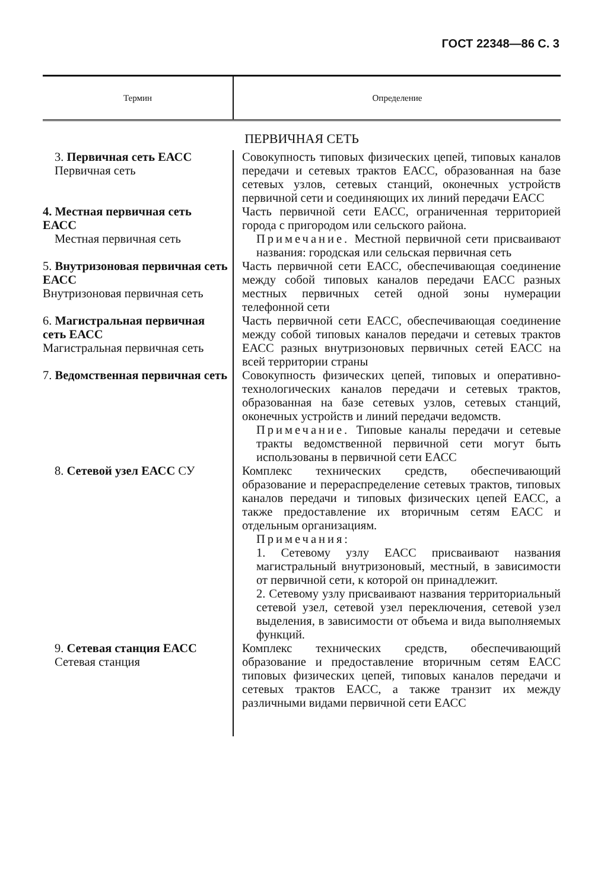ГОСТ 22348—86 С. 3
| Термин | Определение |
| --- | --- |
| ПЕРВИЧНАЯ СЕТЬ | |
| 3. Первичная сеть ЕАСС Первичная сеть | Совокупность типовых физических цепей, типовых каналов передачи и сетевых трактов ЕАСС, образованная на базе сетевых узлов, сетевых станций, оконечных устройств первичной сети и соединяющих их линий передачи ЕАСС |
| 4. Местная первичная сеть ЕАСС Местная первичная сеть | Часть первичной сети ЕАСС, ограниченная территорией города с пригородом или сельского района. Примечание. Местной первичной сети присваивают названия: городская или сельская первичная сеть |
| 5. Внутризоновая первичная сеть ЕАСС Внутризоновая первичная сеть | Часть первичной сети ЕАСС, обеспечивающая соединение между собой типовых каналов передачи ЕАСС разных местных первичных сетей одной зоны нумерации телефонной сети |
| 6. Магистральная первичная сеть ЕАСС Магистральная первичная сеть | Часть первичной сети ЕАСС, обеспечивающая соединение между собой типовых каналов передачи и сетевых трактов ЕАСС разных внутризоновых первичных сетей ЕАСС на всей территории страны |
| 7. Ведомственная первичная сеть | Совокупность физических цепей, типовых и оперативно-технологических каналов передачи и сетевых трактов, образованная на базе сетевых узлов, сетевых станций, оконечных устройств и линий передачи ведомств. Примечание. Типовые каналы передачи и сетевые тракты ведомственной первичной сети могут быть использованы в первичной сети ЕАСС |
| 8. Сетевой узел ЕАСС СУ | Комплекс технических средств, обеспечивающий образование и перераспределение сетевых трактов, типовых каналов передачи и типовых физических цепей ЕАСС, а также предоставление их вторичным сетям ЕАСС и отдельным организациям. Примечания: 1. Сетевому узлу ЕАСС присваивают названия магистральный внутризоновый, местный, в зависимости от первичной сети, к которой он принадлежит. 2. Сетевому узлу присваивают названия территориальный сетевой узел, сетевой узел переключения, сетевой узел выделения, в зависимости от объема и вида выполняемых функций. |
| 9. Сетевая станция ЕАСС Сетевая станция | Комплекс технических средств, обеспечивающий образование и предоставление вторичным сетям ЕАСС типовых физических цепей, типовых каналов передачи и сетевых трактов ЕАСС, а также транзит их между различными видами первичной сети ЕАСС |